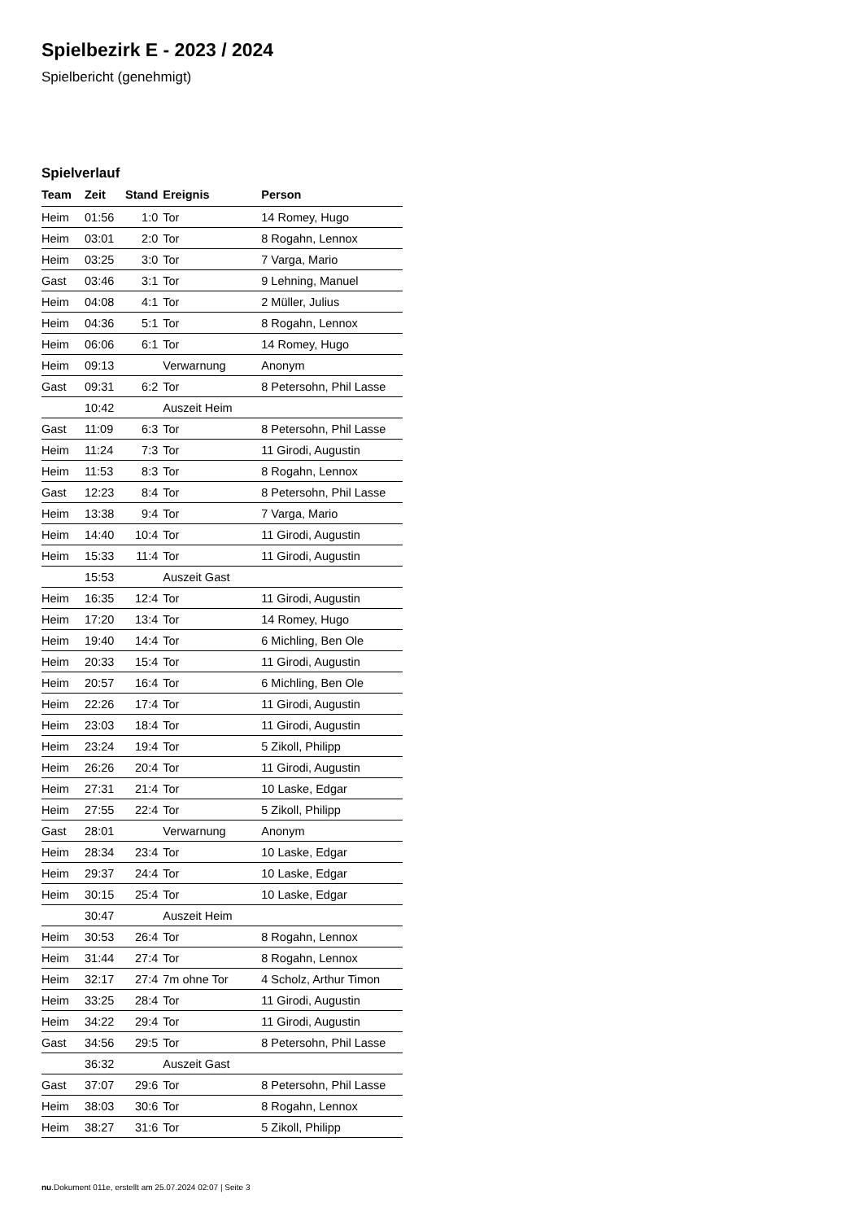Spielbezirk E - 2023 / 2024
Spielbericht (genehmigt)
Spielverlauf
| Team | Zeit | Stand | Ereignis | Person |
| --- | --- | --- | --- | --- |
| Heim | 01:56 | 1:0 | Tor | 14 Romey, Hugo |
| Heim | 03:01 | 2:0 | Tor | 8 Rogahn, Lennox |
| Heim | 03:25 | 3:0 | Tor | 7 Varga, Mario |
| Gast | 03:46 | 3:1 | Tor | 9 Lehning, Manuel |
| Heim | 04:08 | 4:1 | Tor | 2 Müller, Julius |
| Heim | 04:36 | 5:1 | Tor | 8 Rogahn, Lennox |
| Heim | 06:06 | 6:1 | Tor | 14 Romey, Hugo |
| Heim | 09:13 | | Verwarnung | Anonym |
| Gast | 09:31 | 6:2 | Tor | 8 Petersohn, Phil Lasse |
| | 10:42 | | Auszeit Heim | |
| Gast | 11:09 | 6:3 | Tor | 8 Petersohn, Phil Lasse |
| Heim | 11:24 | 7:3 | Tor | 11 Girodi, Augustin |
| Heim | 11:53 | 8:3 | Tor | 8 Rogahn, Lennox |
| Gast | 12:23 | 8:4 | Tor | 8 Petersohn, Phil Lasse |
| Heim | 13:38 | 9:4 | Tor | 7 Varga, Mario |
| Heim | 14:40 | 10:4 | Tor | 11 Girodi, Augustin |
| Heim | 15:33 | 11:4 | Tor | 11 Girodi, Augustin |
| | 15:53 | | Auszeit Gast | |
| Heim | 16:35 | 12:4 | Tor | 11 Girodi, Augustin |
| Heim | 17:20 | 13:4 | Tor | 14 Romey, Hugo |
| Heim | 19:40 | 14:4 | Tor | 6 Michling, Ben Ole |
| Heim | 20:33 | 15:4 | Tor | 11 Girodi, Augustin |
| Heim | 20:57 | 16:4 | Tor | 6 Michling, Ben Ole |
| Heim | 22:26 | 17:4 | Tor | 11 Girodi, Augustin |
| Heim | 23:03 | 18:4 | Tor | 11 Girodi, Augustin |
| Heim | 23:24 | 19:4 | Tor | 5 Zikoll, Philipp |
| Heim | 26:26 | 20:4 | Tor | 11 Girodi, Augustin |
| Heim | 27:31 | 21:4 | Tor | 10 Laske, Edgar |
| Heim | 27:55 | 22:4 | Tor | 5 Zikoll, Philipp |
| Gast | 28:01 | | Verwarnung | Anonym |
| Heim | 28:34 | 23:4 | Tor | 10 Laske, Edgar |
| Heim | 29:37 | 24:4 | Tor | 10 Laske, Edgar |
| Heim | 30:15 | 25:4 | Tor | 10 Laske, Edgar |
| | 30:47 | | Auszeit Heim | |
| Heim | 30:53 | 26:4 | Tor | 8 Rogahn, Lennox |
| Heim | 31:44 | 27:4 | Tor | 8 Rogahn, Lennox |
| Heim | 32:17 | 27:4 | 7m ohne Tor | 4 Scholz, Arthur Timon |
| Heim | 33:25 | 28:4 | Tor | 11 Girodi, Augustin |
| Heim | 34:22 | 29:4 | Tor | 11 Girodi, Augustin |
| Gast | 34:56 | 29:5 | Tor | 8 Petersohn, Phil Lasse |
| | 36:32 | | Auszeit Gast | |
| Gast | 37:07 | 29:6 | Tor | 8 Petersohn, Phil Lasse |
| Heim | 38:03 | 30:6 | Tor | 8 Rogahn, Lennox |
| Heim | 38:27 | 31:6 | Tor | 5 Zikoll, Philipp |
nu.Dokument 011e, erstellt am 25.07.2024 02:07 | Seite 3